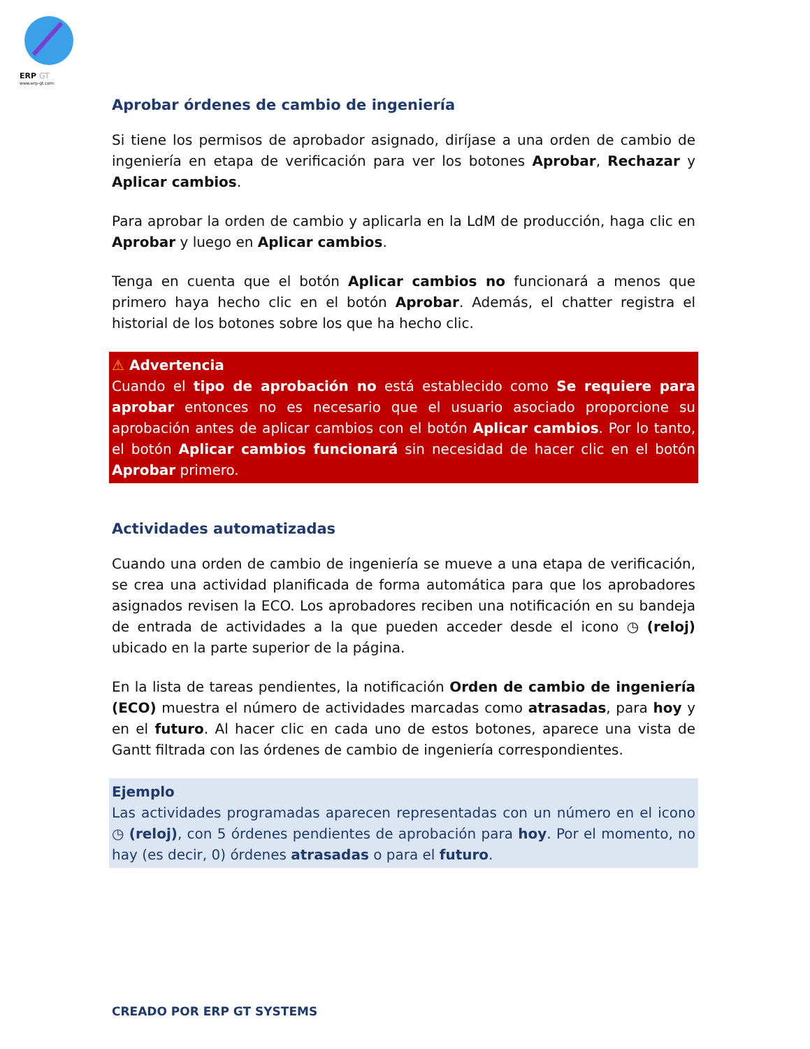ERP GT
www.erp-gt.com
Aprobar órdenes de cambio de ingeniería
Si tiene los permisos de aprobador asignado, diríjase a una orden de cambio de ingeniería en etapa de verificación para ver los botones Aprobar, Rechazar y Aplicar cambios.
Para aprobar la orden de cambio y aplicarla en la LdM de producción, haga clic en Aprobar y luego en Aplicar cambios.
Tenga en cuenta que el botón Aplicar cambios no funcionará a menos que primero haya hecho clic en el botón Aprobar. Además, el chatter registra el historial de los botones sobre los que ha hecho clic.
⚠ Advertencia
Cuando el tipo de aprobación no está establecido como Se requiere para aprobar entonces no es necesario que el usuario asociado proporcione su aprobación antes de aplicar cambios con el botón Aplicar cambios. Por lo tanto, el botón Aplicar cambios funcionará sin necesidad de hacer clic en el botón Aprobar primero.
Actividades automatizadas
Cuando una orden de cambio de ingeniería se mueve a una etapa de verificación, se crea una actividad planificada de forma automática para que los aprobadores asignados revisen la ECO. Los aprobadores reciben una notificación en su bandeja de entrada de actividades a la que pueden acceder desde el icono ◷ (reloj) ubicado en la parte superior de la página.
En la lista de tareas pendientes, la notificación Orden de cambio de ingeniería (ECO) muestra el número de actividades marcadas como atrasadas, para hoy y en el futuro. Al hacer clic en cada uno de estos botones, aparece una vista de Gantt filtrada con las órdenes de cambio de ingeniería correspondientes.
Ejemplo
Las actividades programadas aparecen representadas con un número en el icono ◷ (reloj), con 5 órdenes pendientes de aprobación para hoy. Por el momento, no hay (es decir, 0) órdenes atrasadas o para el futuro.
CREADO POR ERP GT SYSTEMS